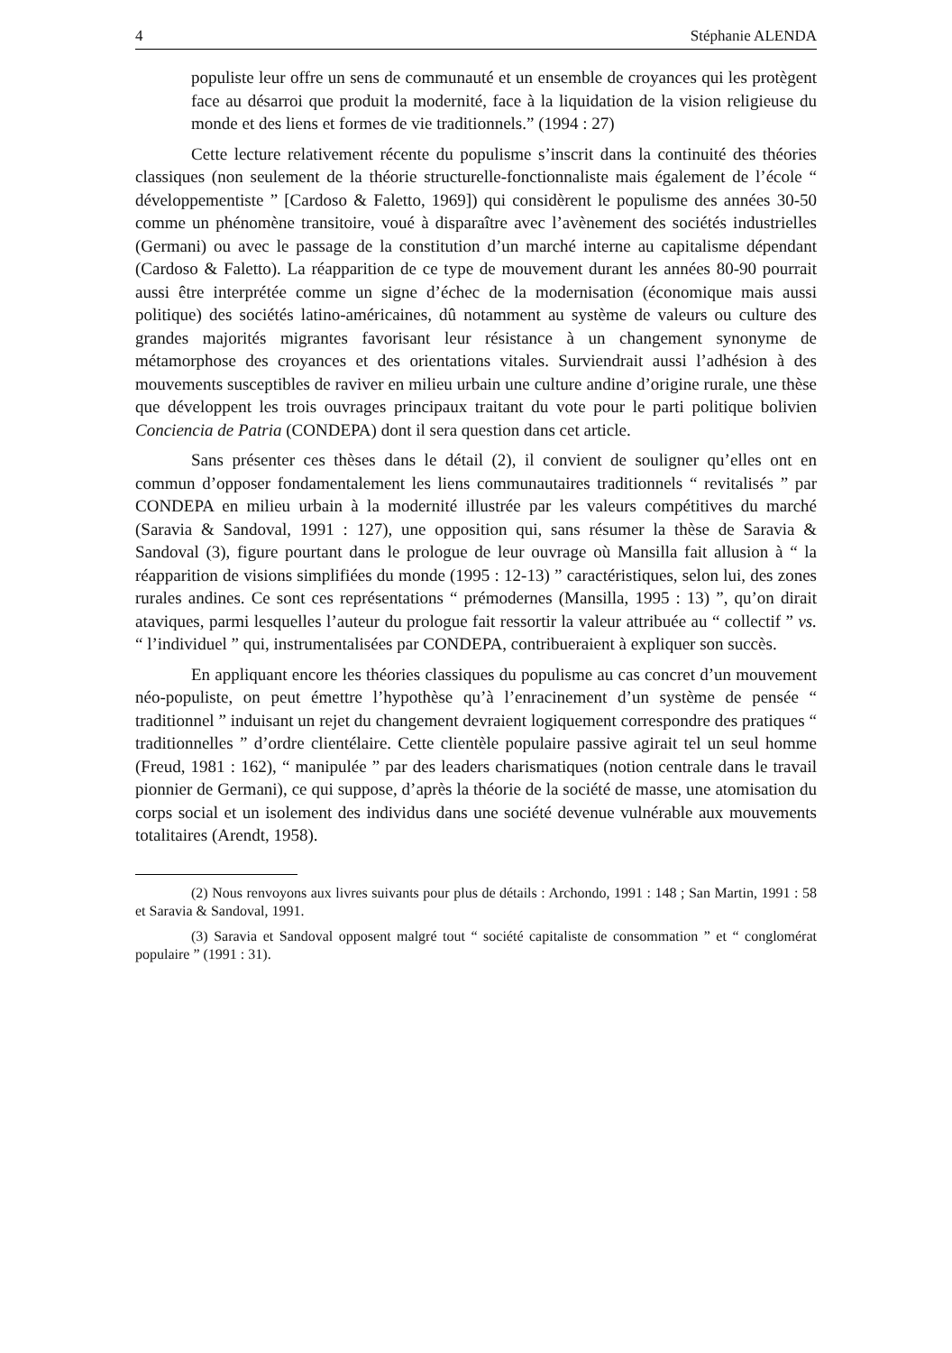4 Stéphanie ALENDA
populiste leur offre un sens de communauté et un ensemble de croyances qui les protègent face au désarroi que produit la modernité, face à la liquidation de la vision religieuse du monde et des liens et formes de vie traditionnels.” (1994 : 27)
Cette lecture relativement récente du populisme s’inscrit dans la continuité des théories classiques (non seulement de la théorie structurelle-fonctionnaliste mais également de l’école “ développementiste ” [Cardoso & Faletto, 1969]) qui considèrent le populisme des années 30-50 comme un phénomène transitoire, voué à disparaître avec l’avènement des sociétés industrielles (Germani) ou avec le passage de la constitution d’un marché interne au capitalisme dépendant (Cardoso & Faletto). La réapparition de ce type de mouvement durant les années 80-90 pourrait aussi être interprétée comme un signe d’échec de la modernisation (économique mais aussi politique) des sociétés latino-américaines, dû notamment au système de valeurs ou culture des grandes majorités migrantes favorisant leur résistance à un changement synonyme de métamorphose des croyances et des orientations vitales. Surviendrait aussi l’adhésion à des mouvements susceptibles de raviver en milieu urbain une culture andine d’origine rurale, une thèse que développent les trois ouvrages principaux traitant du vote pour le parti politique bolivien Conciencia de Patria (CONDEPA) dont il sera question dans cet article.
Sans présenter ces thèses dans le détail (2), il convient de souligner qu’elles ont en commun d’opposer fondamentalement les liens communautaires traditionnels “ revitalisés ” par CONDEPA en milieu urbain à la modernité illustrée par les valeurs compétitives du marché (Saravia & Sandoval, 1991 : 127), une opposition qui, sans résumer la thèse de Saravia & Sandoval (3), figure pourtant dans le prologue de leur ouvrage où Mansilla fait allusion à “ la réapparition de visions simplifiées du monde (1995 : 12-13) ” caractéristiques, selon lui, des zones rurales andines. Ce sont ces représentations “ prémodernes (Mansilla, 1995 : 13) ”, qu’on dirait ataviques, parmi lesquelles l’auteur du prologue fait ressortir la valeur attribuée au “ collectif ” vs. “ l’individuel ” qui, instrumentalisées par CONDEPA, contribueraient à expliquer son succès.
En appliquant encore les théories classiques du populisme au cas concret d’un mouvement néo-populiste, on peut émettre l’hypothèse qu’à l’enracinement d’un système de pensée “ traditionnel ” induisant un rejet du changement devraient logiquement correspondre des pratiques “ traditionnelles ” d’ordre clientélaire. Cette clientèle populaire passive agirait tel un seul homme (Freud, 1981 : 162), “ manipulée ” par des leaders charismatiques (notion centrale dans le travail pionnier de Germani), ce qui suppose, d’après la théorie de la société de masse, une atomisation du corps social et un isolement des individus dans une société devenue vulnérable aux mouvements totalitaires (Arendt, 1958).
(2) Nous renvoyons aux livres suivants pour plus de détails : Archondo, 1991 : 148 ; San Martin, 1991 : 58 et Saravia & Sandoval, 1991.
(3) Saravia et Sandoval opposent malgré tout “ société capitaliste de consommation ” et “ conglomérat populaire ” (1991 : 31).